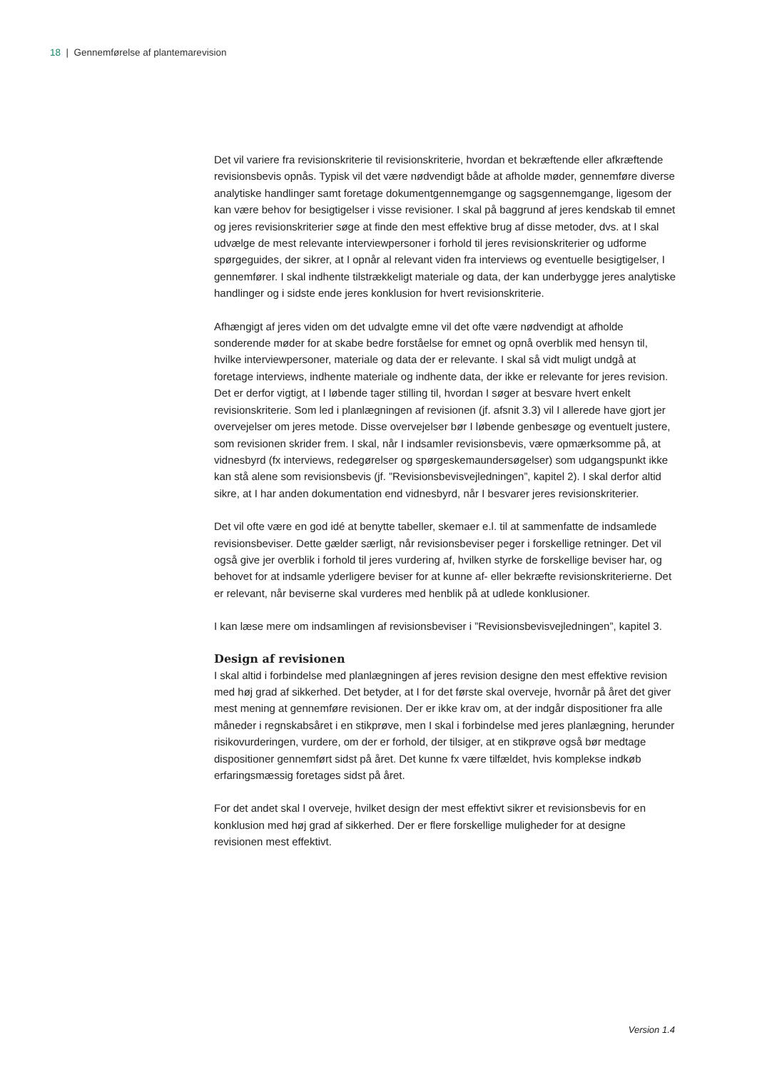18 | Gennemførelse af plantemarevision
Det vil variere fra revisionskriterie til revisionskriterie, hvordan et bekræftende eller afkræftende revisionsbevis opnås. Typisk vil det være nødvendigt både at afholde møder, gennemføre diverse analytiske handlinger samt foretage dokumentgennemgange og sagsgennemgange, ligesom der kan være behov for besigtigelser i visse revisioner. I skal på baggrund af jeres kendskab til emnet og jeres revisionskriterier søge at finde den mest effektive brug af disse metoder, dvs. at I skal udvælge de mest relevante interviewpersoner i forhold til jeres revisionskriterier og udforme spørgeguides, der sikrer, at I opnår al relevant viden fra interviews og eventuelle besigtigelser, I gennemfører. I skal indhente tilstrækkeligt materiale og data, der kan underbygge jeres analytiske handlinger og i sidste ende jeres konklusion for hvert revisionskriterie.
Afhængigt af jeres viden om det udvalgte emne vil det ofte være nødvendigt at afholde sonderende møder for at skabe bedre forståelse for emnet og opnå overblik med hensyn til, hvilke interviewpersoner, materiale og data der er relevante. I skal så vidt muligt undgå at foretage interviews, indhente materiale og indhente data, der ikke er relevante for jeres revision. Det er derfor vigtigt, at I løbende tager stilling til, hvordan I søger at besvare hvert enkelt revisionskriterie. Som led i planlægningen af revisionen (jf. afsnit 3.3) vil I allerede have gjort jer overvejelser om jeres metode. Disse overvejelser bør I løbende genbesøge og eventuelt justere, som revisionen skrider frem. I skal, når I indsamler revisionsbevis, være opmærksomme på, at vidnesbyrd (fx interviews, redegørelser og spørgeskemaundersøgelser) som udgangspunkt ikke kan stå alene som revisionsbevis (jf. ”Revisionsbevisvejledningen”, kapitel 2). I skal derfor altid sikre, at I har anden dokumentation end vidnesbyrd, når I besvarer jeres revisionskriterier.
Det vil ofte være en god idé at benytte tabeller, skemaer e.l. til at sammenfatte de indsamlede revisionsbeviser. Dette gælder særligt, når revisionsbeviser peger i forskellige retninger. Det vil også give jer overblik i forhold til jeres vurdering af, hvilken styrke de forskellige beviser har, og behovet for at indsamle yderligere beviser for at kunne af- eller bekræfte revisionskriterierne. Det er relevant, når beviserne skal vurderes med henblik på at udlede konklusioner.
I kan læse mere om indsamlingen af revisionsbeviser i ”Revisionsbevisvejledningen”, kapitel 3.
Design af revisionen
I skal altid i forbindelse med planlægningen af jeres revision designe den mest effektive revision med høj grad af sikkerhed. Det betyder, at I for det første skal overveje, hvornår på året det giver mest mening at gennemføre revisionen. Der er ikke krav om, at der indgår dispositioner fra alle måneder i regnskabsåret i en stikprøve, men I skal i forbindelse med jeres planlægning, herunder risikovurderingen, vurdere, om der er forhold, der tilsiger, at en stikprøve også bør medtage dispositioner gennemført sidst på året. Det kunne fx være tilfældet, hvis komplekse indkøb erfaringsmæssig foretages sidst på året.
For det andet skal I overveje, hvilket design der mest effektivt sikrer et revisionsbevis for en konklusion med høj grad af sikkerhed. Der er flere forskellige muligheder for at designe revisionen mest effektivt.
Version 1.4